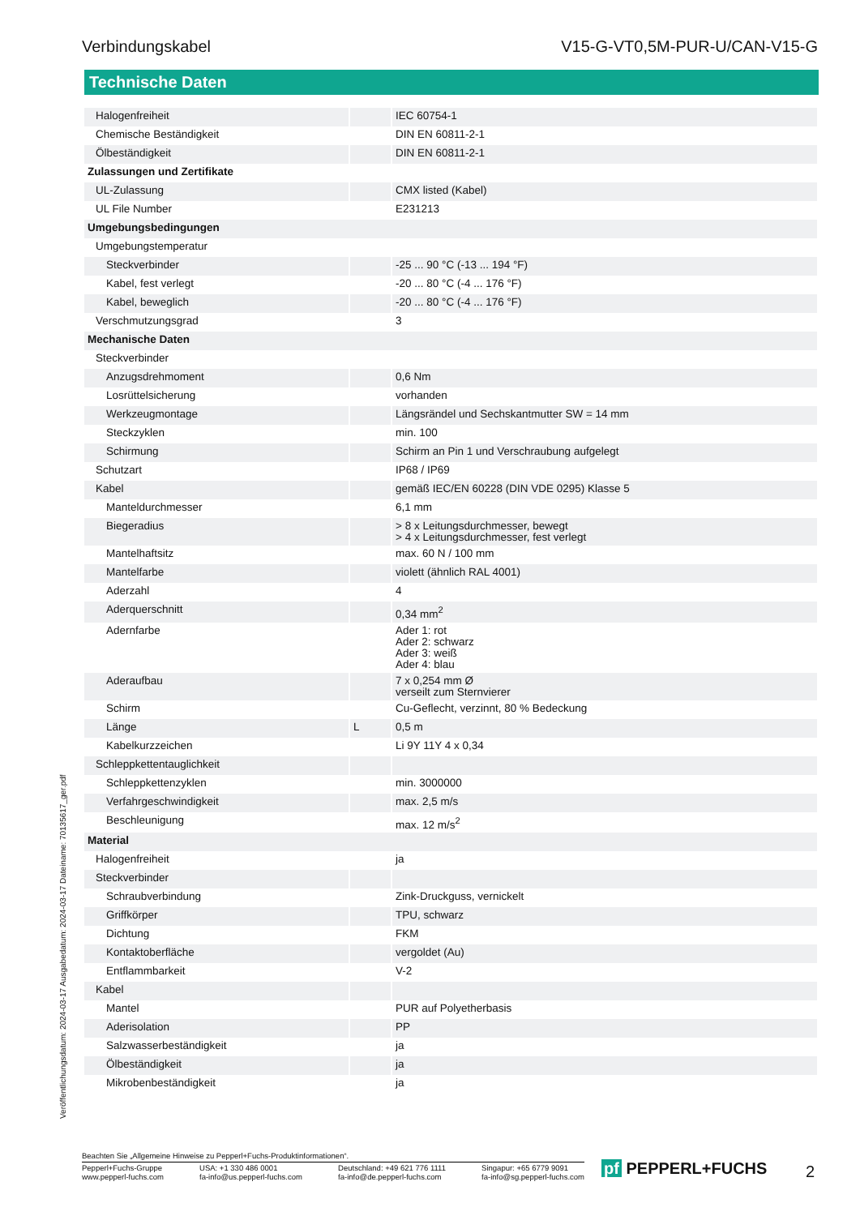Verbindungskabel V15-G-VT0,5M-PUR-U/CAN-V15-G
Technische Daten
| Halogenfreiheit | | IEC 60754-1 |
| Chemische Beständigkeit | | DIN EN 60811-2-1 |
| Ölbeständigkeit | | DIN EN 60811-2-1 |
| Zulassungen und Zertifikate | | |
| UL-Zulassung | | CMX listed (Kabel) |
| UL File Number | | E231213 |
| Umgebungsbedingungen | | |
| Umgebungstemperatur | | |
| Steckverbinder | | -25 ... 90 °C (-13 ... 194 °F) |
| Kabel, fest verlegt | | -20 ... 80 °C (-4 ... 176 °F) |
| Kabel, beweglich | | -20 ... 80 °C (-4 ... 176 °F) |
| Verschmutzungsgrad | | 3 |
| Mechanische Daten | | |
| Steckverbinder | | |
| Anzugsdrehmoment | | 0,6 Nm |
| Losrüttelsicherung | | vorhanden |
| Werkzeugmontage | | Längsrändel und Sechskantmutter SW = 14 mm |
| Steckzyklen | | min. 100 |
| Schirmung | | Schirm an Pin 1 und Verschraubung aufgelegt |
| Schutzart | | IP68 / IP69 |
| Kabel | | gemäß IEC/EN 60228 (DIN VDE 0295) Klasse 5 |
| Manteldurchmesser | | 6,1 mm |
| Biegeradius | | > 8 x Leitungsdurchmesser, bewegt > 4 x Leitungsdurchmesser, fest verlegt |
| Mantelhaftsitz | | max. 60 N / 100 mm |
| Mantelfarbe | | violett (ähnlich RAL 4001) |
| Aderzahl | | 4 |
| Aderquerschnitt | | 0,34 mm<sup>2</sup> |
| Adernfarbe | | Ader 1: rot Ader 2: schwarz Ader 3: weiß Ader 4: blau |
| Aderaufbau | | 7 x 0,254 mm Ø verseilt zum Sternvierer |
| Schirm | | Cu-Geflecht, verzinnt, 80 % Bedeckung |
| Länge | L | 0,5 m |
| Kabelkurzzeichen | | Li 9Y 11Y 4 x 0,34 |
| Schleppkettentauglichkeit | | |
| Schleppkettenzyklen | | min. 3000000 |
| Verfahrgeschwindigkeit | | max. 2,5 m/s |
| Beschleunigung | | max. 12 m/s<sup>2</sup> |
| Material | | |
| Halogenfreiheit | | ja |
| Steckverbinder | | |
| Schraubverbindung | | Zink-Druckguss, vernickelt |
| Griffkörper | | TPU, schwarz |
| Dichtung | | FKM |
| Kontaktoberfläche | | vergoldet (Au) |
| Entflammbarkeit | | V-2 |
| Kabel | | |
| Mantel | | PUR auf Polyetherbasis |
| Aderisolation | | PP |
| Salzwasserbeständigkeit | | ja |
| Ölbeständigkeit | | ja |
| Mikrobenbeständigkeit | | ja |
Veröffentlichungsdatum: 2024-03-17 Ausgabedatum: 2024-03-17 Dateiname: 70135617_ger.pdf
Beachten Sie „Allgemeine Hinweise zu Pepperl+Fuchs-Produktinformationen“.
Pepperl+Fuchs-Gruppe
www.pepperl-fuchs.com USA: +1 330 486 0001
fa-info@us.pepperl-fuchs.com Deutschland: +49 621 776 1111
fa-info@de.pepperl-fuchs.com Singapur: +65 6779 9091
fa-info@sg.pepperl-fuchs.com
pf PEPPERL+FUCHS 2